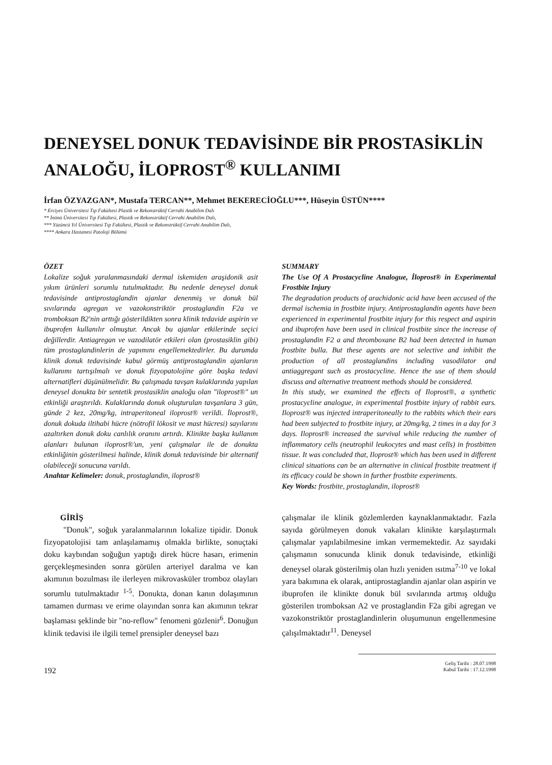DENEYSEL DONUK TEDAVİSİNDE BİR PROSTASİKLİN ANALOĞU, İLOPROST<sup>®</sup> KULLANIMI
İrfan ÖZYAZGAN*, Mustafa TERCAN**, Mehmet BEKERECİOĞLU***, Hüseyin ÜSTÜN****
* Erciyes Üniversitesi Tıp Fakültesi Plastik ve Rekonstrüktif Cerrahi Anabilim Dalı
** İnönü Üniversitesi Tıp Fakültesi, Plastik ve Rekonstrüktif Cerrahi Anabilim Dalı,
*** Yüzüncü Yıl Üniversitesi Tıp Fakültesi, Plastik ve Rekonstrüktif Cerrahi Anabilim Dalı,
**** Ankara Hastanesi Patoloji Bölümü
ÖZET
Lokalize soğuk yaralanmasındaki dermal iskemiden araşidonik asit yıkım ürünleri sorumlu tutulmaktadır. Bu nedenle deneysel donuk tedavisinde antiprostaglandin ajanlar denenmiş ve donuk bül sıvılarında agregan ve vazokonstriktör prostaglandin F2a ve tromboksan B2'nin arttığı gösterildikten sonra klinik tedavide aspirin ve ibuprofen kullanılır olmuştur. Ancak bu ajanlar etkilerinde seçici değillerdir. Antiagregan ve vazodilatör etkileri olan (prostasiklin gibi) tüm prostaglandinlerin de yapımını engellemektedirler. Bu durumda klinik donuk tedavisinde kabul görmüş antiprostaglandin ajanların kullanımı tartışılmalı ve donuk fizyopatolojine göre başka tedavi alternatifleri düşünülmelidir. Bu çalışmada tavşan kulaklarında yapılan deneysel donukta bir sentetik prostasiklin analoğu olan "iloprost®" un etkinliği araştırıldı. Kulaklarında donuk oluşturulan tavşanlara 3 gün, günde 2 kez, 20mg/kg, intraperitoneal iloprost® verildi. İloprost®, donuk dokuda iltihabi hücre (nötrofil lökosit ve mast hücresi) sayılarını azaltırken donuk doku canlılık oranını artırdı. Klinikte başka kullanım alanları bulunan iloprost®'un, yeni çalışmalar ile de donukta etkinliğinin gösterilmesi halinde, klinik donuk tedavisinde bir alternatif olabileceği sonucuna varıldı.
Anahtar Kelimeler: donuk, prostaglandin, iloprost®
SUMMARY
The Use Of A Prostacycline Analogue, İloprost® in Experimental Frostbite Injury
The degradation products of arachidonic acid have been accused of the dermal ischemia in frostbite injury. Antiprostaglandin agents have been experienced in experimental frostbite injury for this respect and aspirin and ibuprofen have been used in clinical frostbite since the increase of prostaglandin F2 a and thromboxane B2 had been detected in human frostbite bulla. But these agents are not selective and inhibit the production of all prostaglandins including vasodilator and antiaggregant such as prostacycline. Hence the use of them should discuss and alternative treatment methods should be considered.
In this study, we examined the effects of Iloprost®, a synthetic prostacycline analogue, in experimental frostbite injury of rabbit ears. Iloprost® was injected intraperitoneally to the rabbits which their ears had been subjected to frostbite injury, at 20mg/kg, 2 times in a day for 3 days. Iloprost® increased the survival while reducing the number of inflammatory cells (neutrophil leukocytes and mast cells) in frostbitten tissue. It was concluded that, Iloprost® which has been used in different clinical situations can be an alternative in clinical frostbite treatment if its efficacy could be shown in further frostbite experiments.
Key Words: frostbite, prostaglandin, iloprost®
GİRİŞ
"Donuk", soğuk yaralanmalarının lokalize tipidir. Donuk fizyopatolojisi tam anlaşılamamış olmakla birlikte, sonuçtaki doku kaybından soğuğun yaptığı direk hücre hasarı, erimenin gerçekleşmesinden sonra görülen arteriyel daralma ve kan akımının bozulması ile ilerleyen mikrovasküler tromboz olayları sorumlu tutulmaktadır <sup>1-5</sup>. Donukta, donan kanın dolaşımının tamamen durması ve erime olayından sonra kan akımının tekrar başlaması şeklinde bir "no-reflow" fenomeni gözlenir<sup>6</sup>. Donuğun klinik tedavisi ile ilgili temel prensipler deneysel bazı
çalışmalar ile klinik gözlemlerden kaynaklanmaktadır. Fazla sayıda görülmeyen donuk vakaları klinikte karşılaştırmalı çalışmalar yapılabilmesine imkan vermemektedir. Az sayıdaki çalışmanın sonucunda klinik donuk tedavisinde, etkinliği deneysel olarak gösterilmiş olan hızlı yeniden ısıtma<sup>7-10</sup> ve lokal yara bakımına ek olarak, antiprostaglandin ajanlar olan aspirin ve ibuprofen ile klinikte donuk bül sıvılarında artmış olduğu gösterilen tromboksan A2 ve prostaglandin F2a gibi agregan ve vazokonstriktör prostaglandinlerin oluşumunun engellenmesine çalışılmaktadır<sup>11</sup>. Deneysel
192
Geliş Tarihi : 28.07.1998
Kabul Tarihi : 17.12.1998